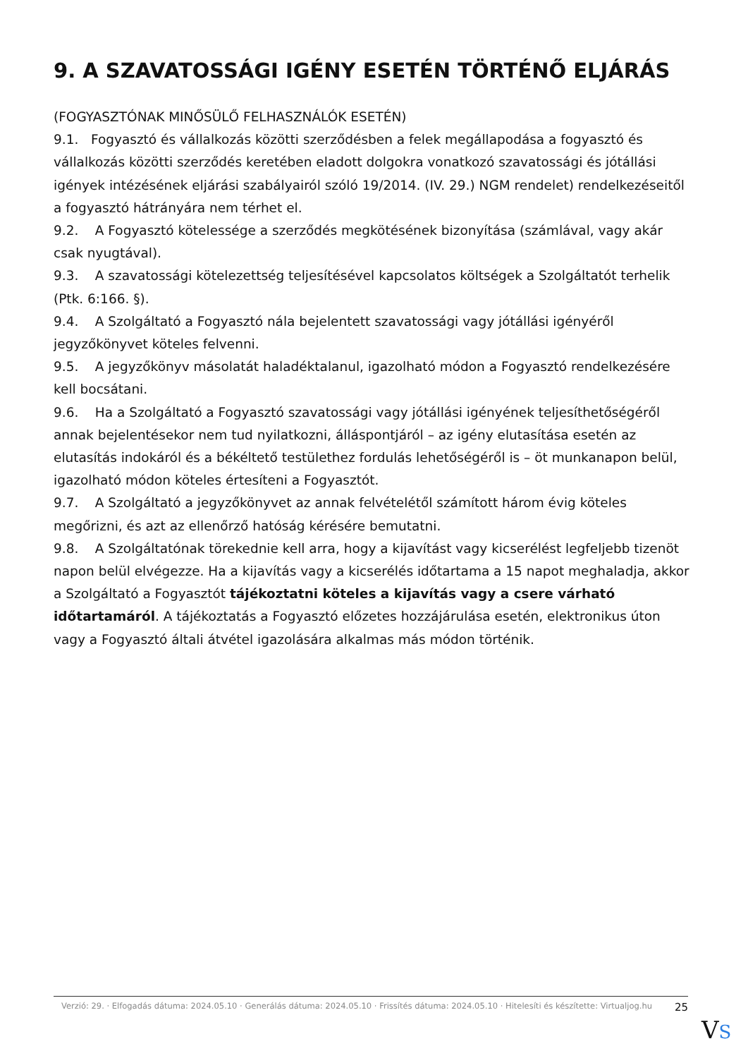9. A SZAVATOSSÁGI IGÉNY ESETÉN TÖRTÉNŐ ELJÁRÁS
(FOGYASZTÓNAK MINŐSÜLŐ FELHASZNÁLÓK ESETÉN)
9.1. Fogyasztó és vállalkozás közötti szerződésben a felek megállapodása a fogyasztó és vállalkozás közötti szerződés keretében eladott dolgokra vonatkozó szavatossági és jótállási igények intézésének eljárási szabályairól szóló 19/2014. (IV. 29.) NGM rendelet) rendelkezéseitől a fogyasztó hátrányára nem térhet el.
9.2. A Fogyasztó kötelessége a szerződés megkötésének bizonyítása (számlával, vagy akár csak nyugtával).
9.3. A szavatossági kötelezettség teljesítésével kapcsolatos költségek a Szolgáltatót terhelik (Ptk. 6:166. §).
9.4. A Szolgáltató a Fogyasztó nála bejelentett szavatossági vagy jótállási igényéről jegyzőkönyvet köteles felvenni.
9.5. A jegyzőkönyv másolatát haladéktalanul, igazolható módon a Fogyasztó rendelkezésére kell bocsátani.
9.6. Ha a Szolgáltató a Fogyasztó szavatossági vagy jótállási igényének teljesíthetőségéről annak bejelentésekor nem tud nyilatkozni, álláspontjáról – az igény elutasítása esetén az elutasítás indokáról és a békéltető testülethez fordulás lehetőségéről is – öt munkanapon belül, igazolható módon köteles értesíteni a Fogyasztót.
9.7. A Szolgáltató a jegyzőkönyvet az annak felvételétől számított három évig köteles megőrizni, és azt az ellenőrző hatóság kérésére bemutatni.
9.8. A Szolgáltatónak törekednie kell arra, hogy a kijavítást vagy kicserélést legfeljebb tizenöt napon belül elvégezze. Ha a kijavítás vagy a kicserélés időtartama a 15 napot meghaladja, akkor a Szolgáltató a Fogyasztót tájékoztatni köteles a kijavítás vagy a csere várható időtartamáról. A tájékoztatás a Fogyasztó előzetes hozzájárulása esetén, elektronikus úton vagy a Fogyasztó általi átvétel igazolására alkalmas más módon történik.
Verzió: 29. · Elfogadás dátuma: 2024.05.10 · Generálás dátuma: 2024.05.10 · Frissítés dátuma: 2024.05.10 · Hitelesíti és készítette: Virtualjog.hu
25
VS